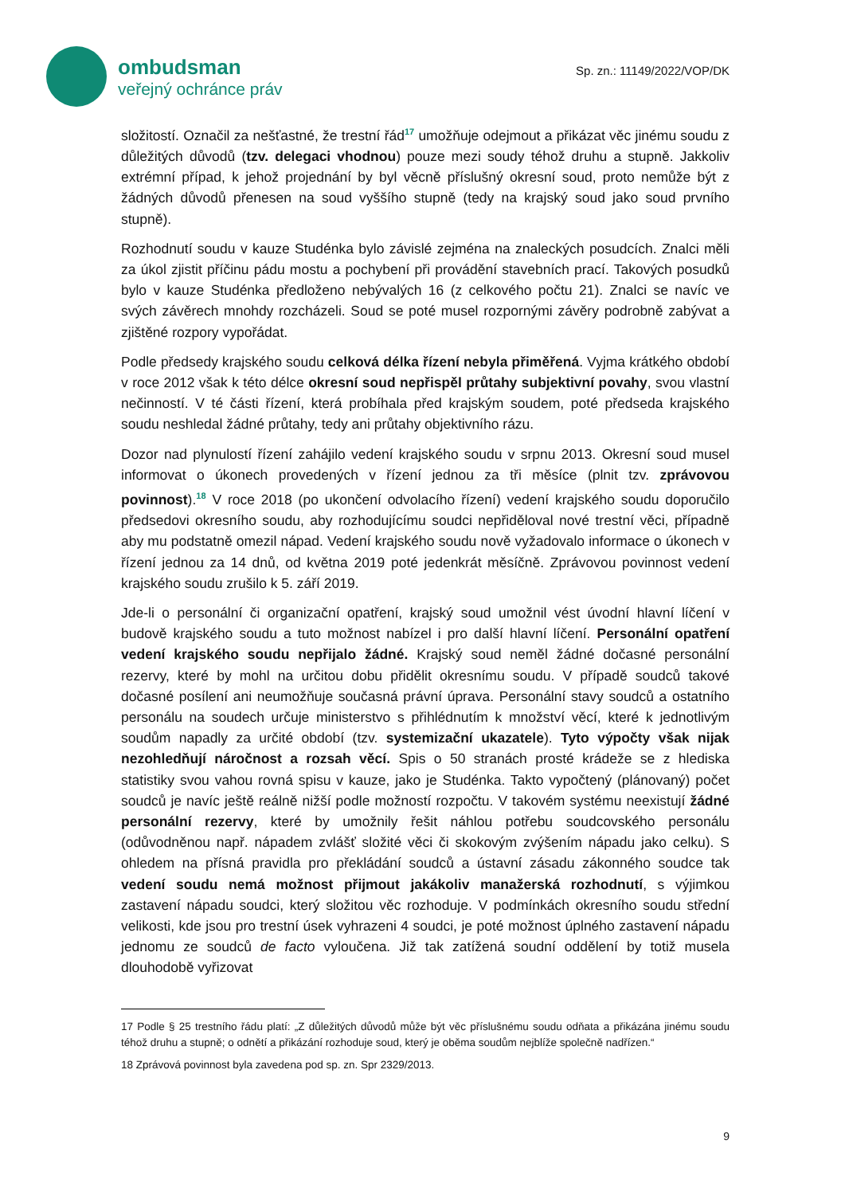ombudsman
veřejný ochránce práv
Sp. zn.: 11149/2022/VOP/DK
složitostí. Označil za nešťastné, že trestní řád<sup>17</sup> umožňuje odejmout a přikázat věc jinému soudu z důležitých důvodů (tzv. delegaci vhodnou) pouze mezi soudy téhož druhu a stupně. Jakkoliv extrémní případ, k jehož projednání by byl věcně příslušný okresní soud, proto nemůže být z žádných důvodů přenesen na soud vyššího stupně (tedy na krajský soud jako soud prvního stupně).
Rozhodnutí soudu v kauze Studénka bylo závislé zejména na znaleckých posudcích. Znalci měli za úkol zjistit příčinu pádu mostu a pochybení při provádění stavebních prací. Takových posudků bylo v kauze Studénka předloženo nebývalých 16 (z celkového počtu 21). Znalci se navíc ve svých závěrech mnohdy rozcházeli. Soud se poté musel rozpornými závěry podrobně zabývat a zjištěné rozpory vypořádat.
Podle předsedy krajského soudu celková délka řízení nebyla přiměřená. Vyjma krátkého období v roce 2012 však k této délce okresní soud nepřispěl průtahy subjektivní povahy, svou vlastní nečinností. V té části řízení, která probíhala před krajským soudem, poté předseda krajského soudu neshledal žádné průtahy, tedy ani průtahy objektivního rázu.
Dozor nad plynulostí řízení zahájilo vedení krajského soudu v srpnu 2013. Okresní soud musel informovat o úkonech provedených v řízení jednou za tři měsíce (plnit tzv. zprávovou povinnost).<sup>18</sup> V roce 2018 (po ukončení odvolacího řízení) vedení krajského soudu doporučilo předsedovi okresního soudu, aby rozhodujícímu soudci nepřiděloval nové trestní věci, případně aby mu podstatně omezil nápad. Vedení krajského soudu nově vyžadovalo informace o úkonech v řízení jednou za 14 dnů, od května 2019 poté jedenkrát měsíčně. Zprávovou povinnost vedení krajského soudu zrušilo k 5. září 2019.
Jde-li o personální či organizační opatření, krajský soud umožnil vést úvodní hlavní líčení v budově krajského soudu a tuto možnost nabízel i pro další hlavní líčení. Personální opatření vedení krajského soudu nepřijalo žádné. Krajský soud neměl žádné dočasné personální rezervy, které by mohl na určitou dobu přidělit okresnímu soudu. V případě soudců takové dočasné posílení ani neumožňuje současná právní úprava. Personální stavy soudců a ostatního personálu na soudech určuje ministerstvo s přihlédnutím k množství věcí, které k jednotlivým soudům napadly za určité období (tzv. systemizační ukazatele). Tyto výpočty však nijak nezohledňují náročnost a rozsah věcí. Spis o 50 stranách prosté krádeže se z hlediska statistiky svou vahou rovná spisu v kauze, jako je Studénka. Takto vypočtený (plánovaný) počet soudců je navíc ještě reálně nižší podle možností rozpočtu. V takovém systému neexistují žádné personální rezervy, které by umožnily řešit náhlou potřebu soudcovského personálu (odůvodněnou např. nápadem zvlášť složité věci či skokovým zvýšením nápadu jako celku). S ohledem na přísná pravidla pro překládání soudců a ústavní zásadu zákonného soudce tak vedení soudu nemá možnost přijmout jakákoliv manažerská rozhodnutí, s výjimkou zastavení nápadu soudci, který složitou věc rozhoduje. V podmínkách okresního soudu střední velikosti, kde jsou pro trestní úsek vyhrazeni 4 soudci, je poté možnost úplného zastavení nápadu jednomu ze soudců de facto vyloučena. Již tak zatížená soudní oddělení by totiž musela dlouhodobě vyřizovat
17 Podle § 25 trestního řádu platí: „Z důležitých důvodů může být věc příslušnému soudu odňata a přikázána jinému soudu téhož druhu a stupně; o odnětí a přikázání rozhoduje soud, který je oběma soudům nejblíže společně nadřízen.“
18 Zprávová povinnost byla zavedena pod sp. zn. Spr 2329/2013.
9